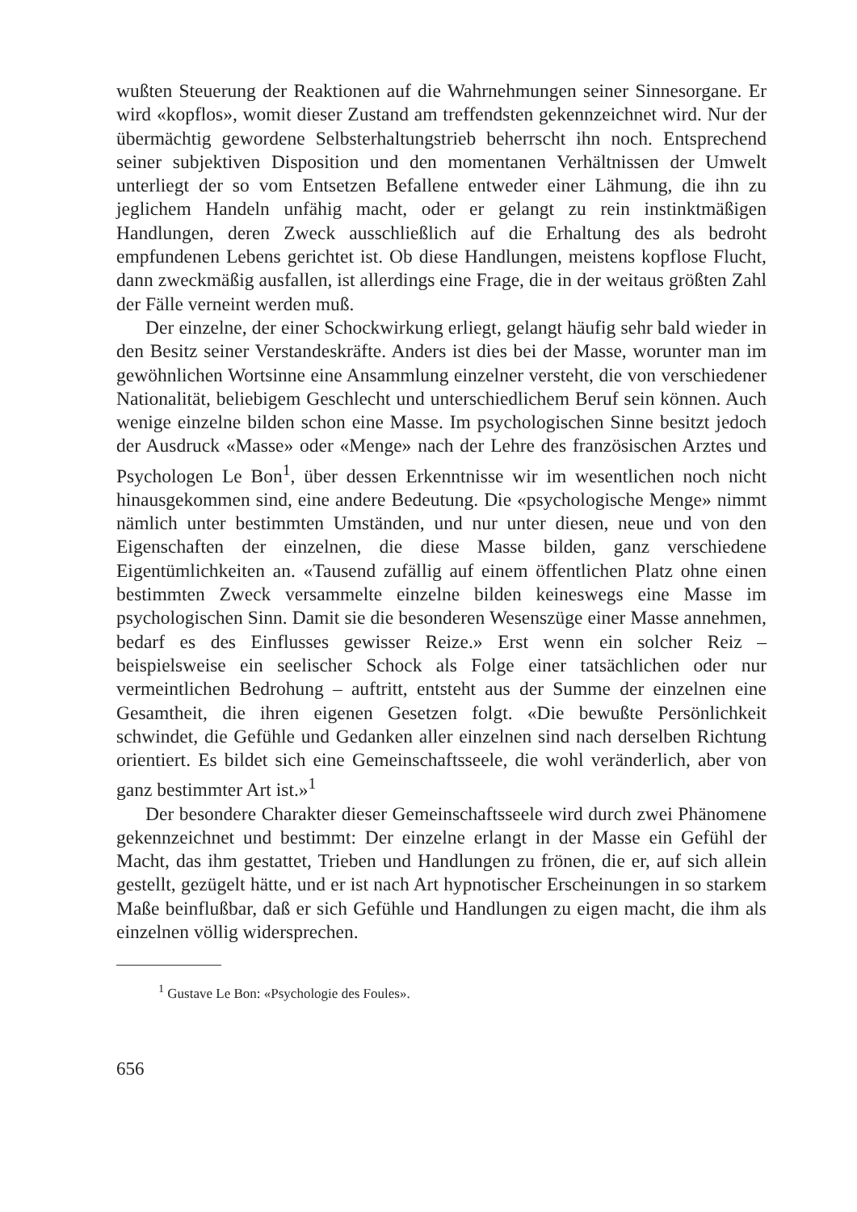wußten Steuerung der Reaktionen auf die Wahrnehmungen seiner Sinnes­organe. Er wird «kopflos», womit dieser Zustand am treffendsten gekenn­zeichnet wird. Nur der übermächtig gewordene Selbsterhaltungstrieb be­herrscht ihn noch. Entsprechend seiner subjektiven Disposition und den momentanen Verhältnissen der Umwelt unterliegt der so vom Entsetzen Befallene entweder einer Lähmung, die ihn zu jeglichem Handeln unfähig macht, oder er gelangt zu rein instinktmäßigen Handlungen, deren Zweck ausschließlich auf die Erhaltung des als bedroht empfundenen Lebens ge­richtet ist. Ob diese Handlungen, meistens kopflose Flucht, dann zweck­mäßig ausfallen, ist allerdings eine Frage, die in der weitaus größten Zahl der Fälle verneint werden muß.
Der einzelne, der einer Schockwirkung erliegt, gelangt häufig sehr bald wieder in den Besitz seiner Verstandeskräfte. Anders ist dies bei der Masse, worunter man im gewöhnlichen Wortsinne eine Ansammlung einzelner versteht, die von verschiedener Nationalität, beliebigem Geschlecht und unterschiedlichem Beruf sein können. Auch wenige einzelne bilden schon eine Masse. Im psychologischen Sinne besitzt jedoch der Ausdruck «Masse» oder «Menge» nach der Lehre des französischen Arztes und Psychologen Le Bon<sup>1</sup>, über dessen Erkenntnisse wir im wesentlichen noch nicht hinaus­gekommen sind, eine andere Bedeutung. Die «psychologische Menge» nimmt nämlich unter bestimmten Umständen, und nur unter diesen, neue und von den Eigenschaften der einzelnen, die diese Masse bilden, ganz ver­schiedene Eigentümlichkeiten an. «Tausend zufällig auf einem öffentlichen Platz ohne einen bestimmten Zweck versammelte einzelne bilden keines­wegs eine Masse im psychologischen Sinn. Damit sie die besonderen Wesens­züge einer Masse annehmen, bedarf es des Einflusses gewisser Reize.» Erst wenn ein solcher Reiz – beispielsweise ein seelischer Schock als Folge einer tatsächlichen oder nur vermeintlichen Bedrohung – auftritt, entsteht aus der Summe der einzelnen eine Gesamtheit, die ihren eigenen Gesetzen folgt. «Die bewußte Persönlichkeit schwindet, die Gefühle und Gedanken aller einzelnen sind nach derselben Richtung orientiert. Es bildet sich eine Ge­meinschaftsseele, die wohl veränderlich, aber von ganz bestimmter Art ist.»<sup>1</sup>
Der besondere Charakter dieser Gemeinschaftsseele wird durch zwei Phänomene gekennzeichnet und bestimmt: Der einzelne erlangt in der Masse ein Gefühl der Macht, das ihm gestattet, Trieben und Handlungen zu frönen, die er, auf sich allein gestellt, gezügelt hätte, und er ist nach Art hypnoti­scher Erscheinungen in so starkem Maße beinflußbar, daß er sich Gefühle und Handlungen zu eigen macht, die ihm als einzelnen völlig widersprechen.
<sup>1</sup> Gustave Le Bon: «Psychologie des Foules».
656